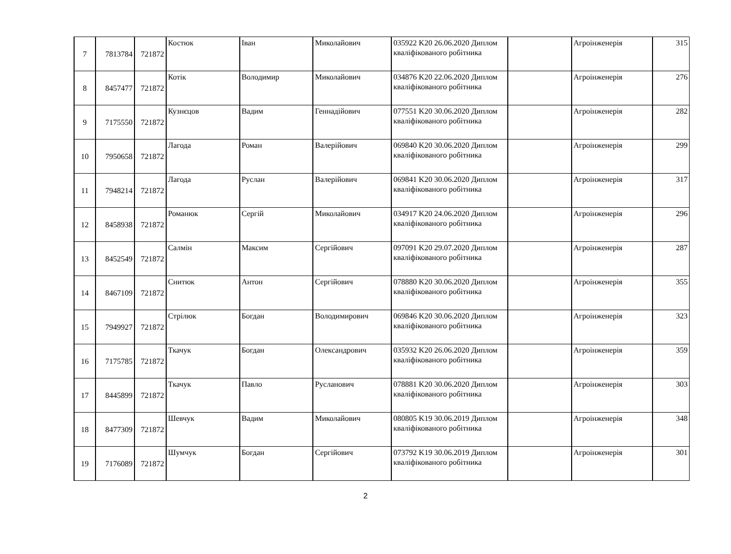| 7 | 7813784 | 721872 | Костюк | Іван | Миколайович | 035922 K20 26.06.2020 Диплом кваліфікованого робітника | | Агроінженерія | 315 |
| 8 | 8457477 | 721872 | Котік | Володимир | Миколайович | 034876 K20 22.06.2020 Диплом кваліфікованого робітника | | Агроінженерія | 276 |
| 9 | 7175550 | 721872 | Кузнєцов | Вадим | Геннадійович | 077551 K20 30.06.2020 Диплом кваліфікованого робітника | | Агроінженерія | 282 |
| 10 | 7950658 | 721872 | Лагода | Роман | Валерійович | 069840 K20 30.06.2020 Диплом кваліфікованого робітника | | Агроінженерія | 299 |
| 11 | 7948214 | 721872 | Лагода | Руслан | Валерійович | 069841 K20 30.06.2020 Диплом кваліфікованого робітника | | Агроінженерія | 317 |
| 12 | 8458938 | 721872 | Романюк | Сергій | Миколайович | 034917 K20 24.06.2020 Диплом кваліфікованого робітника | | Агроінженерія | 296 |
| 13 | 8452549 | 721872 | Салмін | Максим | Сергійович | 097091 K20 29.07.2020 Диплом кваліфікованого робітника | | Агроінженерія | 287 |
| 14 | 8467109 | 721872 | Снитюк | Антон | Сергійович | 078880 K20 30.06.2020 Диплом кваліфікованого робітника | | Агроінженерія | 355 |
| 15 | 7949927 | 721872 | Стрілюк | Богдан | Володимирович | 069846 K20 30.06.2020 Диплом кваліфікованого робітника | | Агроінженерія | 323 |
| 16 | 7175785 | 721872 | Ткачук | Богдан | Олександрович | 035932 K20 26.06.2020 Диплом кваліфікованого робітника | | Агроінженерія | 359 |
| 17 | 8445899 | 721872 | Ткачук | Павло | Русланович | 078881 K20 30.06.2020 Диплом кваліфікованого робітника | | Агроінженерія | 303 |
| 18 | 8477309 | 721872 | Шевчук | Вадим | Миколайович | 080805 K19 30.06.2019 Диплом кваліфікованого робітника | | Агроінженерія | 348 |
| 19 | 7176089 | 721872 | Шумчук | Богдан | Сергійович | 073792 K19 30.06.2019 Диплом кваліфікованого робітника | | Агроінженерія | 301 |
2